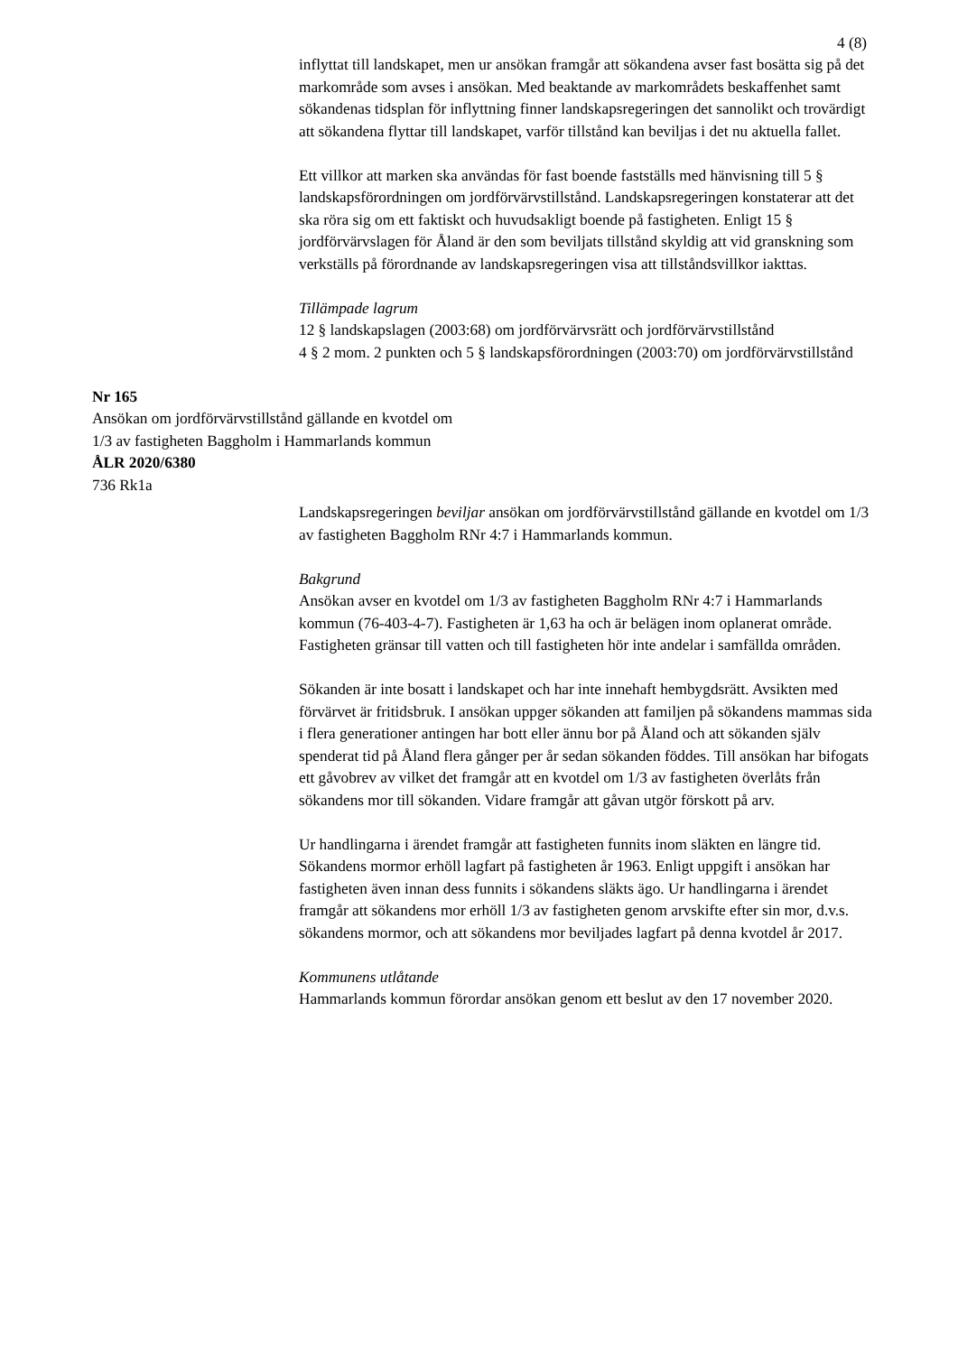4 (8)
inflyttat till landskapet, men ur ansökan framgår att sökandena avser fast bosätta sig på det markområde som avses i ansökan. Med beaktande av markområdets beskaffenhet samt sökandenas tidsplan för inflyttning finner landskapsregeringen det sannolikt och trovärdigt att sökandena flyttar till landskapet, varför tillstånd kan beviljas i det nu aktuella fallet.
Ett villkor att marken ska användas för fast boende fastställs med hänvisning till 5 § landskapsförordningen om jordförvärvstillstånd. Landskapsregeringen konstaterar att det ska röra sig om ett faktiskt och huvudsakligt boende på fastigheten. Enligt 15 § jordförvärvslagen för Åland är den som beviljats tillstånd skyldig att vid granskning som verkställs på förordnande av landskapsregeringen visa att tillståndsvillkor iakttas.
Tillämpade lagrum
12 § landskapslagen (2003:68) om jordförvärvsrätt och jordförvärvstillstånd
4 § 2 mom. 2 punkten och 5 § landskapsförordningen (2003:70) om jordförvärvstillstånd
Nr 165
Ansökan om jordförvärvstillstånd gällande en kvotdel om
1/3 av fastigheten Baggholm i Hammarlands kommun
ÅLR 2020/6380
736 Rk1a
Landskapsregeringen beviljar ansökan om jordförvärvstillstånd gällande en kvotdel om 1/3 av fastigheten Baggholm RNr 4:7 i Hammarlands kommun.
Bakgrund
Ansökan avser en kvotdel om 1/3 av fastigheten Baggholm RNr 4:7 i Hammarlands kommun (76-403-4-7). Fastigheten är 1,63 ha och är belägen inom oplanerat område. Fastigheten gränsar till vatten och till fastigheten hör inte andelar i samfällda områden.
Sökanden är inte bosatt i landskapet och har inte innehaft hembygdsrätt. Avsikten med förvärvet är fritidsbruk. I ansökan uppger sökanden att familjen på sökandens mammas sida i flera generationer antingen har bott eller ännu bor på Åland och att sökanden själv spenderat tid på Åland flera gånger per år sedan sökanden föddes. Till ansökan har bifogats ett gåvobrev av vilket det framgår att en kvotdel om 1/3 av fastigheten överlåts från sökandens mor till sökanden. Vidare framgår att gåvan utgör förskott på arv.
Ur handlingarna i ärendet framgår att fastigheten funnits inom släkten en längre tid. Sökandens mormor erhöll lagfart på fastigheten år 1963. Enligt uppgift i ansökan har fastigheten även innan dess funnits i sökandens släkts ägo. Ur handlingarna i ärendet framgår att sökandens mor erhöll 1/3 av fastigheten genom arvskifte efter sin mor, d.v.s. sökandens mormor, och att sökandens mor beviljades lagfart på denna kvotdel år 2017.
Kommunens utlåtande
Hammarlands kommun förordar ansökan genom ett beslut av den 17 november 2020.